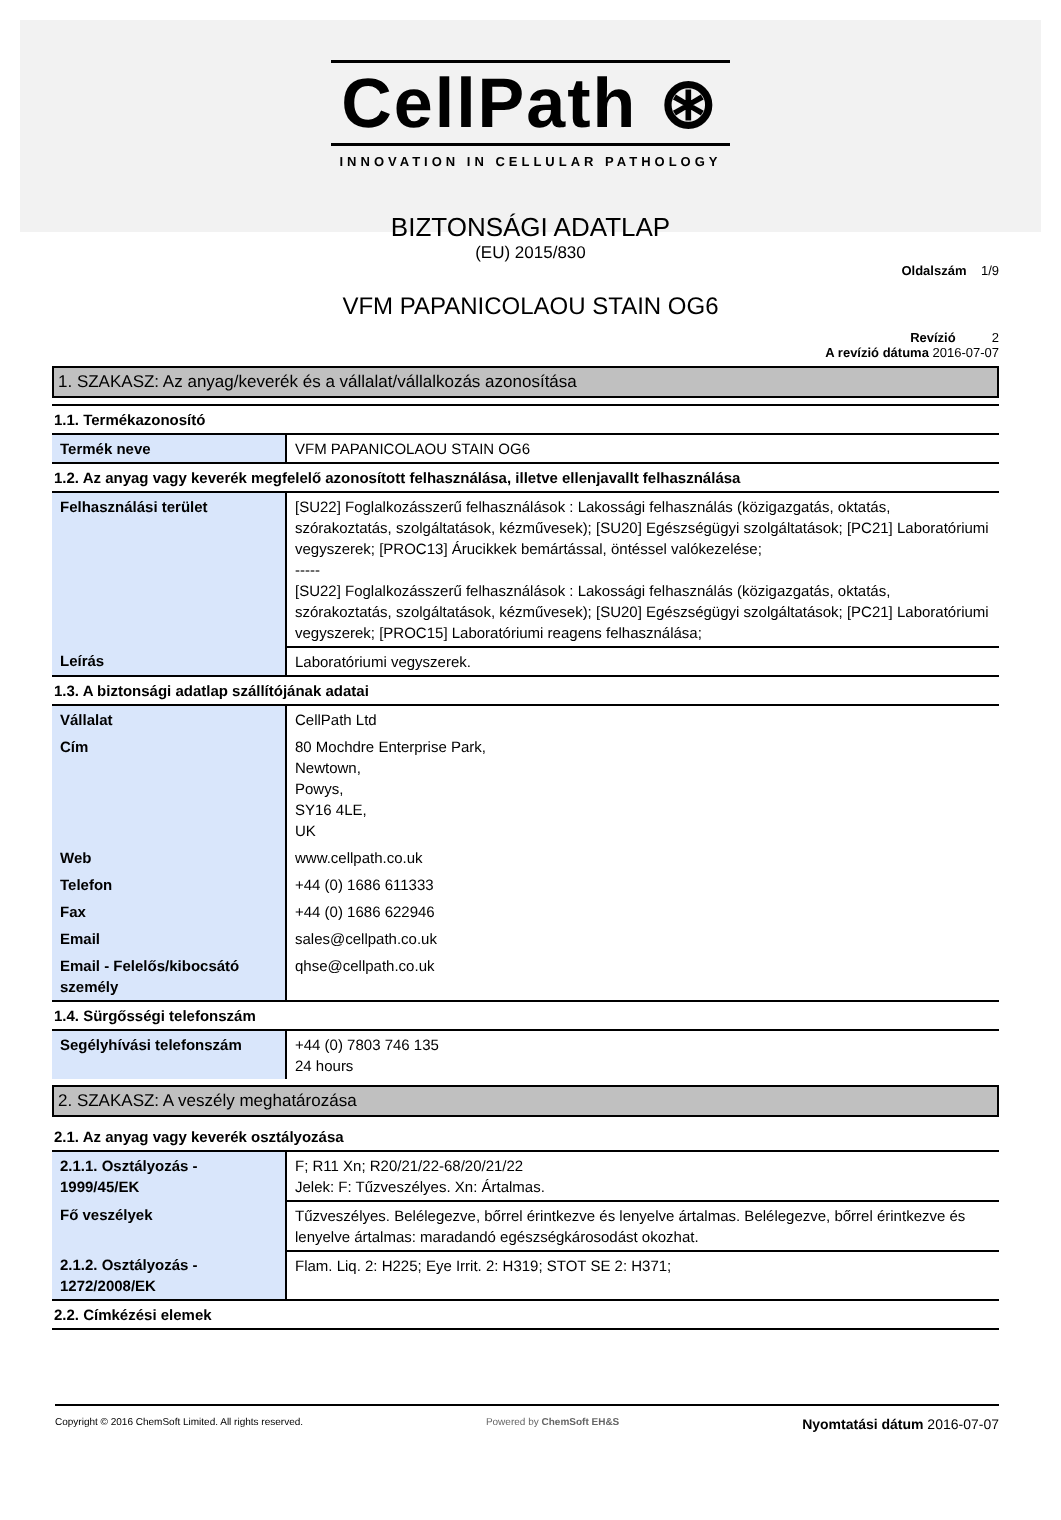CellPath ⊛
INNOVATION IN CELLULAR PATHOLOGY
BIZTONSÁGI ADATLAP
(EU) 2015/830
Oldalszám 1/9
VFM PAPANICOLAOU STAIN OG6
Revízió 2
A revízió dátuma 2016-07-07
1. SZAKASZ: Az anyag/keverék és a vállalat/vállalkozás azonosítása
1.1. Termékazonosító
| Termék neve | VFM PAPANICOLAOU STAIN OG6 |
1.2. Az anyag vagy keverék megfelelő azonosított felhasználása, illetve ellenjavallt felhasználása
| Felhasználási terület | [SU22] Foglalkozásszerű felhasználások : Lakossági felhasználás (közigazgatás, oktatás, szórakoztatás, szolgáltatások, kézművesek); [SU20] Egészségügyi szolgáltatások; [PC21] Laboratóriumi vegyszerek; [PROC13] Árucikkek bemártással, öntéssel valókezelése; ----- [SU22] Foglalkozásszerű felhasználások : Lakossági felhasználás (közigazgatás, oktatás, szórakoztatás, szolgáltatások, kézművesek); [SU20] Egészségügyi szolgáltatások; [PC21] Laboratóriumi vegyszerek; [PROC15] Laboratóriumi reagens felhasználása; |
| Leírás | Laboratóriumi vegyszerek. |
1.3. A biztonsági adatlap szállítójának adatai
| Vállalat | CellPath Ltd |
| Cím | 80 Mochdre Enterprise Park, Newtown, Powys, SY16 4LE, UK |
| Web | www.cellpath.co.uk |
| Telefon | +44 (0) 1686 611333 |
| Fax | +44 (0) 1686 622946 |
| Email | sales@cellpath.co.uk |
| Email - Felelős/kibocsátó személy | qhse@cellpath.co.uk |
1.4. Sürgősségi telefonszám
| Segélyhívási telefonszám | +44 (0) 7803 746 135 24 hours |
2. SZAKASZ: A veszély meghatározása
2.1. Az anyag vagy keverék osztályozása
| 2.1.1. Osztályozás - 1999/45/EK | F; R11 Xn; R20/21/22-68/20/21/22 Jelek: F: Tűzveszélyes. Xn: Ártalmas. |
| Fő veszélyek | Tűzveszélyes. Belélegezve, bőrrel érintkezve és lenyelve ártalmas. Belélegezve, bőrrel érintkezve és lenyelve ártalmas: maradandó egészségkárosodást okozhat. |
| 2.1.2. Osztályozás - 1272/2008/EK | Flam. Liq. 2: H225; Eye Irrit. 2: H319; STOT SE 2: H371; |
2.2. Címkézési elemek
Copyright © 2016 ChemSoft Limited. All rights reserved.
Powered by ChemSoft EH&S
Nyomtatási dátum 2016-07-07